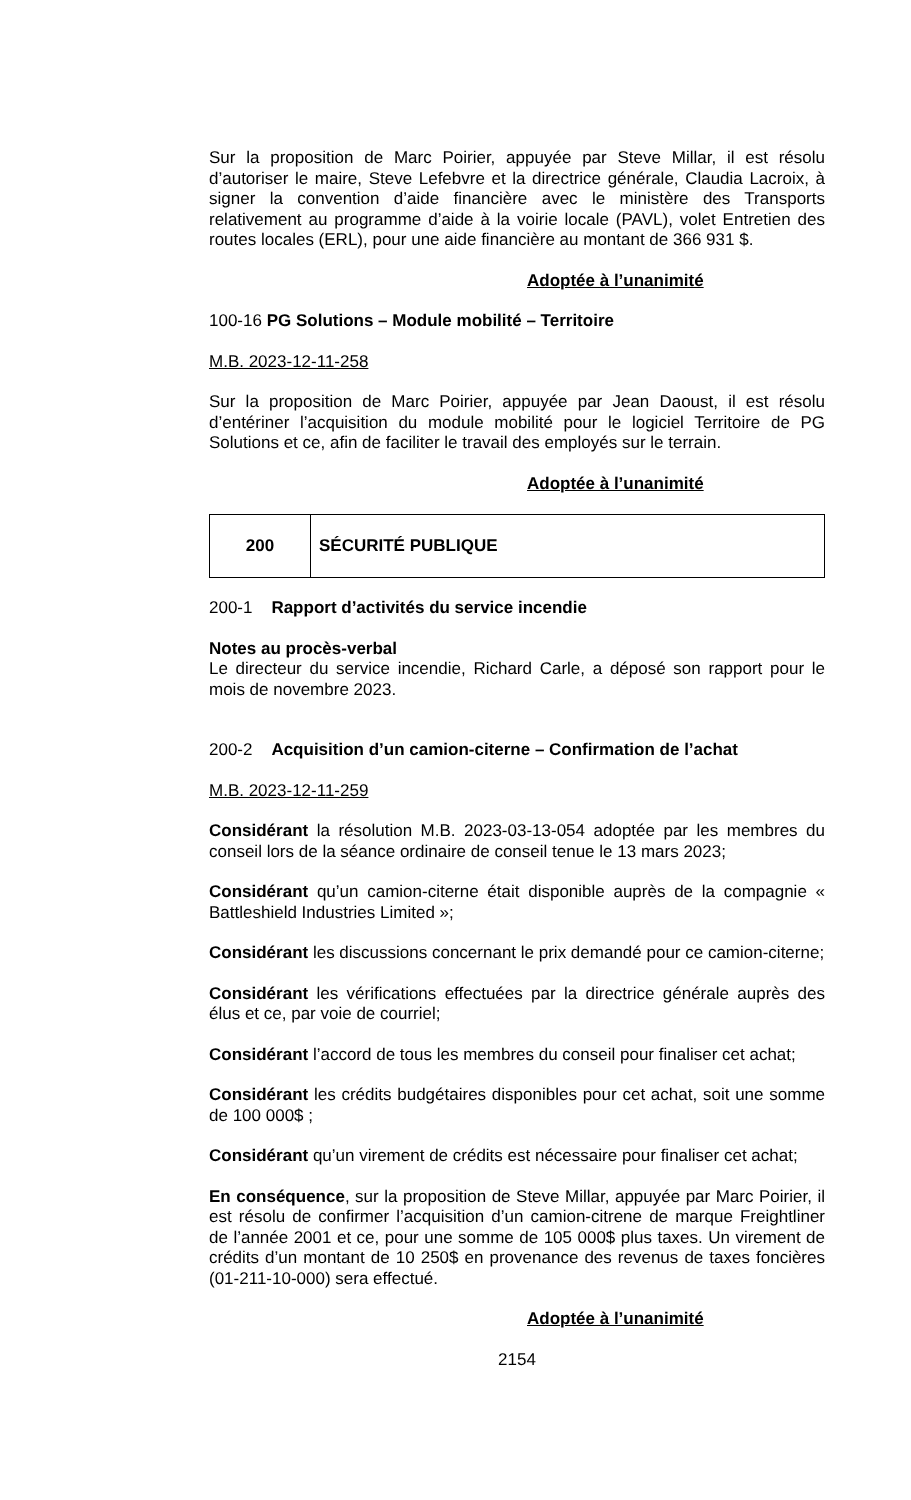Sur la proposition de Marc Poirier, appuyée par Steve Millar, il est résolu d’autoriser le maire, Steve Lefebvre et la directrice générale, Claudia Lacroix, à signer la convention d’aide financière avec le ministère des Transports relativement au programme d’aide à la voirie locale (PAVL), volet Entretien des routes locales (ERL), pour une aide financière au montant de 366 931 $.
Adoptée à l’unanimité
100-16 PG Solutions – Module mobilité – Territoire
M.B. 2023-12-11-258
Sur la proposition de Marc Poirier, appuyée par Jean Daoust, il est résolu d’entériner l’acquisition du module mobilité pour le logiciel Territoire de PG Solutions et ce, afin de faciliter le travail des employés sur le terrain.
Adoptée à l’unanimité
| 200 | SÉCURITÉ PUBLIQUE |
200-1 Rapport d’activités du service incendie
Notes au procès-verbal
Le directeur du service incendie, Richard Carle, a déposé son rapport pour le mois de novembre 2023.
200-2 Acquisition d’un camion-citerne – Confirmation de l’achat
M.B. 2023-12-11-259
Considérant la résolution M.B. 2023-03-13-054 adoptée par les membres du conseil lors de la séance ordinaire de conseil tenue le 13 mars 2023;
Considérant qu’un camion-citerne était disponible auprès de la compagnie « Battleshield Industries Limited »;
Considérant les discussions concernant le prix demandé pour ce camion-citerne;
Considérant les vérifications effectuées par la directrice générale auprès des élus et ce, par voie de courriel;
Considérant l’accord de tous les membres du conseil pour finaliser cet achat;
Considérant les crédits budgétaires disponibles pour cet achat, soit une somme de 100 000$ ;
Considérant qu’un virement de crédits est nécessaire pour finaliser cet achat;
En conséquence, sur la proposition de Steve Millar, appuyée par Marc Poirier, il est résolu de confirmer l’acquisition d’un camion-citrene de marque Freightliner de l’année 2001 et ce, pour une somme de 105 000$ plus taxes. Un virement de crédits d’un montant de 10 250$ en provenance des revenus de taxes foncières (01-211-10-000) sera effectué.
Adoptée à l’unanimité
2154